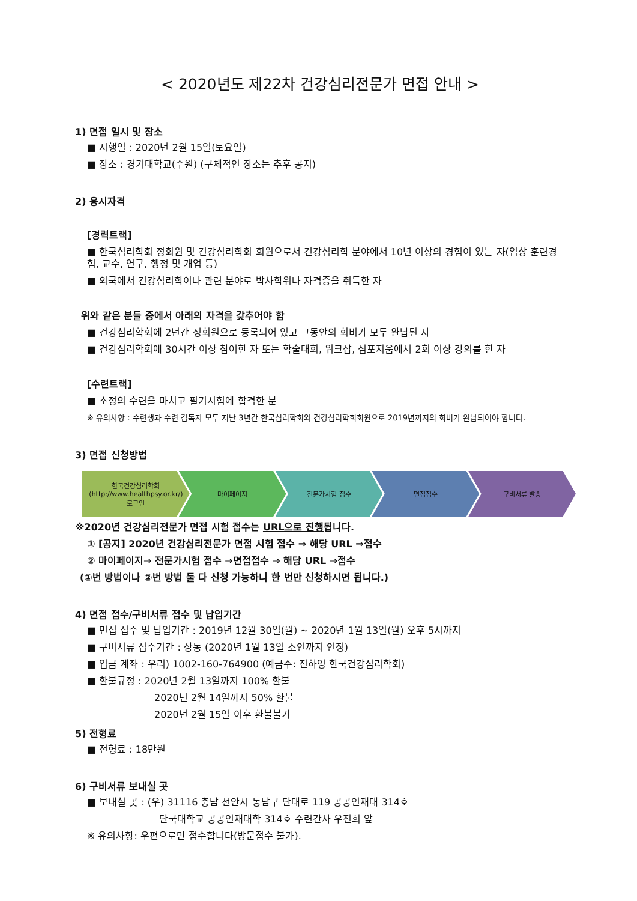< 2020년도 제22차 건강심리전문가 면접 안내 >
1) 면접 일시 및 장소
■ 시행일 : 2020년 2월 15일(토요일)
■ 장소 : 경기대학교(수원) (구체적인 장소는 추후 공지)
2) 응시자격
[경력트랙]
■ 한국심리학회 정회원 및 건강심리학회 회원으로서 건강심리학 분야에서 10년 이상의 경험이 있는 자(임상 훈련경험, 교수, 연구, 행정 및 개업 등)
■ 외국에서 건강심리학이나 관련 분야로 박사학위나 자격증을 취득한 자
위와 같은 분들 중에서 아래의 자격을 갖추어야 함
■ 건강심리학회에 2년간 정회원으로 등록되어 있고 그동안의 회비가 모두 완납된 자
■ 건강심리학회에 30시간 이상 참여한 자 또는 학술대회, 워크샵, 심포지움에서 2회 이상 강의를 한 자
[수련트랙]
■ 소정의 수련을 마치고 필기시험에 합격한 분
※ 유의사항 : 수련생과 수련 감독자 모두 지난 3년간 한국심리학회와 건강심리학회회원으로 2019년까지의 회비가 완납되어야 합니다.
3) 면접 신청방법
한국건강심리학회
(http://www.healthpsy.or.kr/)
로그인
마이페이지 전문가시험 접수 면접접수 구비서류 발송
※2020년 건강심리전문가 면접 시험 접수는 URL으로 진행됩니다.
① [공지] 2020년 건강심리전문가 면접 시험 접수 ⇒ 해당 URL ⇒접수
② 마이페이지⇒ 전문가시험 접수 ⇒면접접수 ⇒ 해당 URL ⇒접수
(①번 방법이나 ②번 방법 둘 다 신청 가능하니 한 번만 신청하시면 됩니다.)
4) 면접 접수/구비서류 접수 및 납입기간
■ 면접 접수 및 납입기간 : 2019년 12월 30일(월) ~ 2020년 1월 13일(월) 오후 5시까지
■ 구비서류 접수기간 : 상동 (2020년 1월 13일 소인까지 인정)
■ 입금 계좌 : 우리) 1002-160-764900 (예금주: 진하영 한국건강심리학회)
■ 환불규정 : 2020년 2월 13일까지 100% 환불
2020년 2월 14일까지 50% 환불
2020년 2월 15일 이후 환불불가
5) 전형료
■ 전형료 : 18만원
6) 구비서류 보내실 곳
■ 보내실 곳 : (우) 31116 충남 천안시 동남구 단대로 119 공공인재대 314호
단국대학교 공공인재대학 314호 수련간사 우진희 앞
※ 유의사항: 우편으로만 접수합니다(방문접수 불가).